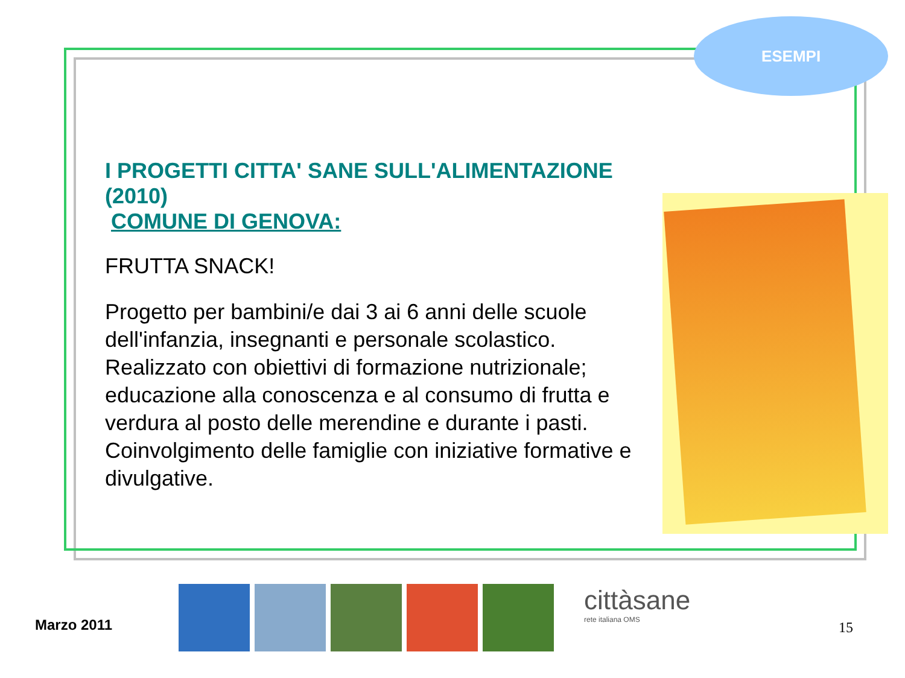ESEMPI
I PROGETTI CITTA' SANE SULL'ALIMENTAZIONE (2010)
COMUNE DI GENOVA:
FRUTTA SNACK!
Progetto per bambini/e dai 3 ai 6 anni delle scuole dell'infanzia, insegnanti e personale scolastico. Realizzato con obiettivi di formazione nutrizionale; educazione alla conoscenza e al consumo di frutta e verdura al posto delle merendine e durante i pasti. Coinvolgimento delle famiglie con iniziative formative e divulgative.
Marzo 2011
cittàsane
rete italiana OMS
15